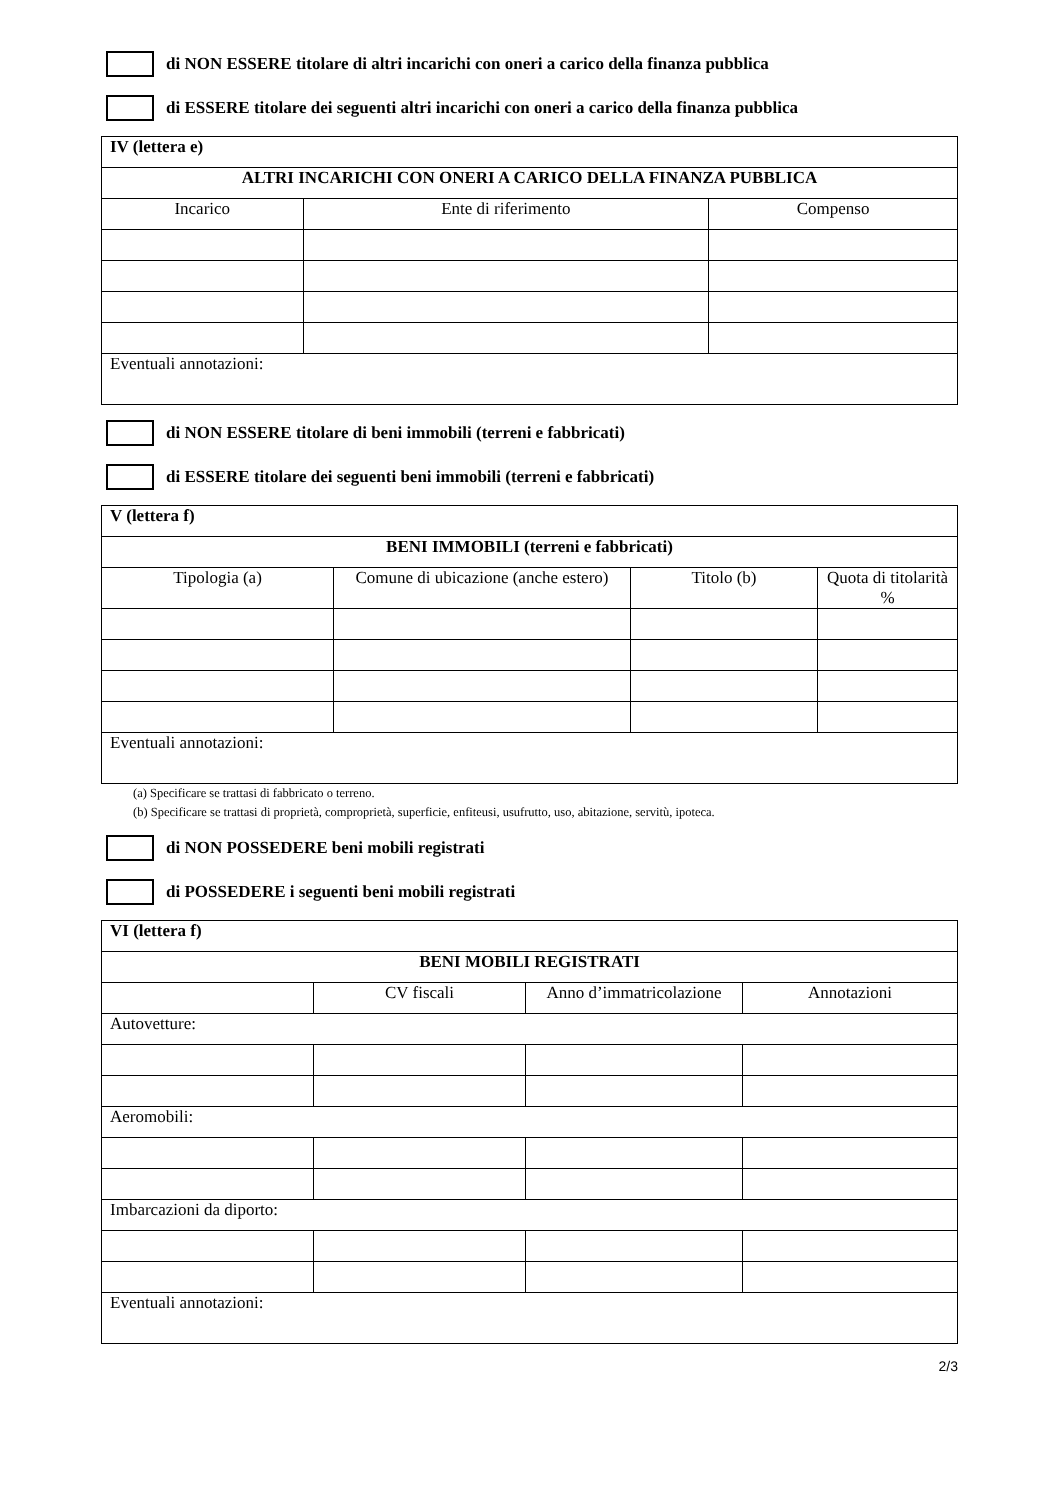di NON ESSERE titolare di altri incarichi con oneri a carico della finanza pubblica
di ESSERE titolare dei seguenti altri incarichi con oneri a carico della finanza pubblica
| IV (lettera e) | | |
| ALTRI INCARICHI CON ONERI A CARICO DELLA FINANZA PUBBLICA | | |
| Incarico | Ente di riferimento | Compenso |
| Eventuali annotazioni: | | |
di NON ESSERE titolare di beni immobili (terreni e fabbricati)
di ESSERE titolare dei seguenti beni immobili (terreni e fabbricati)
| V (lettera f) | | | |
| BENI IMMOBILI (terreni e fabbricati) | | | |
| Tipologia (a) | Comune di ubicazione (anche estero) | Titolo (b) | Quota di titolarità % |
| Eventuali annotazioni: | | | |
(a) Specificare se trattasi di fabbricato o terreno.
(b) Specificare se trattasi di proprietà, comproprietà, superficie, enfiteusi, usufrutto, uso, abitazione, servitù, ipoteca.
di NON POSSEDERE beni mobili registrati
di POSSEDERE i seguenti beni mobili registrati
| VI (lettera f) | | | |
| BENI MOBILI REGISTRATI | | | |
| | CV fiscali | Anno d’immatricolazione | Annotazioni |
| Autovetture: | | | |
| Aeromobili: | | | |
| Imbarcazioni da diporto: | | | |
| Eventuali annotazioni: | | | |
2/3